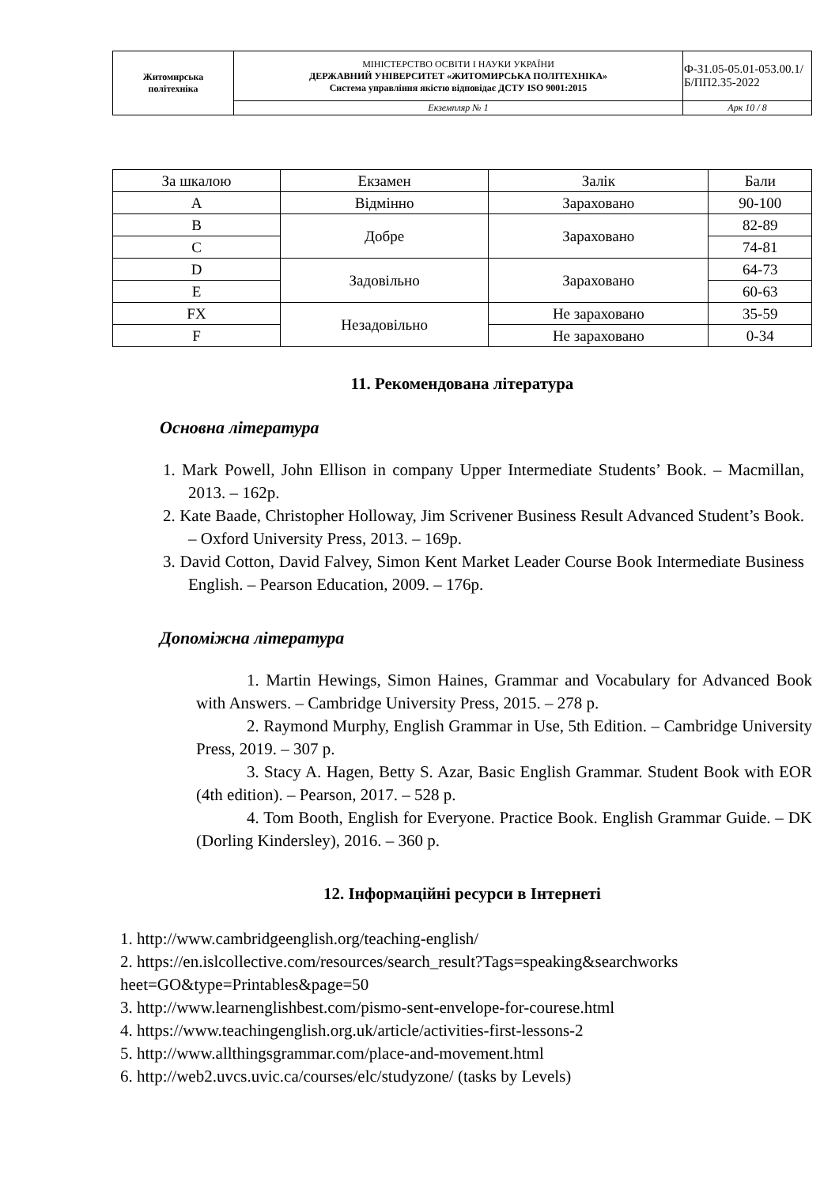| Житомирська політехніка | МІНІСТЕРСТВО ОСВІТИ І НАУКИ УКРАЇНИ ДЕРЖАВНИЙ УНІВЕРСИТЕТ «ЖИТОМИРСЬКА ПОЛІТЕХНІКА» Система управління якістю відповідає ДСТУ ISO 9001:2015 | Ф-31.05-05.01-053.00.1/Б/ПП2.35-2022 |
| | Екземпляр № 1 | Арк 10 / 8 |
| За шкалою | Екзамен | Залік | Бали |
| --- | --- | --- | --- |
| A | Відмінно | Зараховано | 90-100 |
| B | Добре | Зараховано | 82-89 |
| C | | | 74-81 |
| D | Задовільно | Зараховано | 64-73 |
| E | | | 60-63 |
| FX | Незадовільно | Не зараховано | 35-59 |
| F | | Не зараховано | 0-34 |
11. Рекомендована література
Основна література
1. Mark Powell, John Ellison in company Upper Intermediate Students’ Book. – Macmillan, 2013. – 162p.
2. Kate Baade, Christopher Holloway, Jim Scrivener Business Result Advanced Student’s Book. – Oxford University Press, 2013. – 169p.
3. David Cotton, David Falvey, Simon Kent Market Leader Course Book Intermediate Business English. – Pearson Education, 2009. – 176p.
Допоміжна література
1. Martin Hewings, Simon Haines, Grammar and Vocabulary for Advanced Book with Answers. – Cambridge University Press, 2015. – 278 p.
2. Raymond Murphy, English Grammar in Use, 5th Edition. – Cambridge University Press, 2019. – 307 p.
3. Stacy A. Hagen, Betty S. Azar, Basic English Grammar. Student Book with EOR (4th edition). – Pearson, 2017. – 528 p.
4. Tom Booth, English for Everyone. Practice Book. English Grammar Guide. – DK (Dorling Kindersley), 2016. – 360 p.
12. Інформаційні ресурси в Інтернеті
1. http://www.cambridgeenglish.org/teaching-english/
2. https://en.islcollective.com/resources/search_result?Tags=speaking&searchworks
heet=GO&type=Printables&page=50
3. http://www.learnenglishbest.com/pismo-sent-envelope-for-courese.html
4. https://www.teachingenglish.org.uk/article/activities-first-lessons-2
5. http://www.allthingsgrammar.com/place-and-movement.html
6. http://web2.uvcs.uvic.ca/courses/elc/studyzone/ (tasks by Levels)